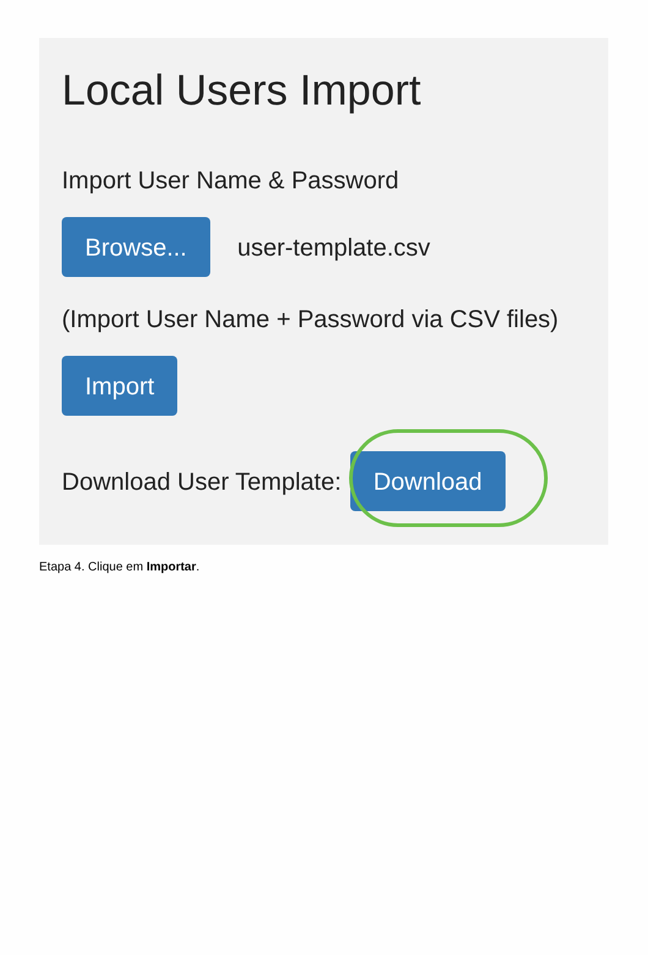Local Users Import
Import User Name & Password
Browse... user-template.csv
(Import User Name + Password via CSV files)
Import
Download User Template: Download
Etapa 4. Clique em Importar.